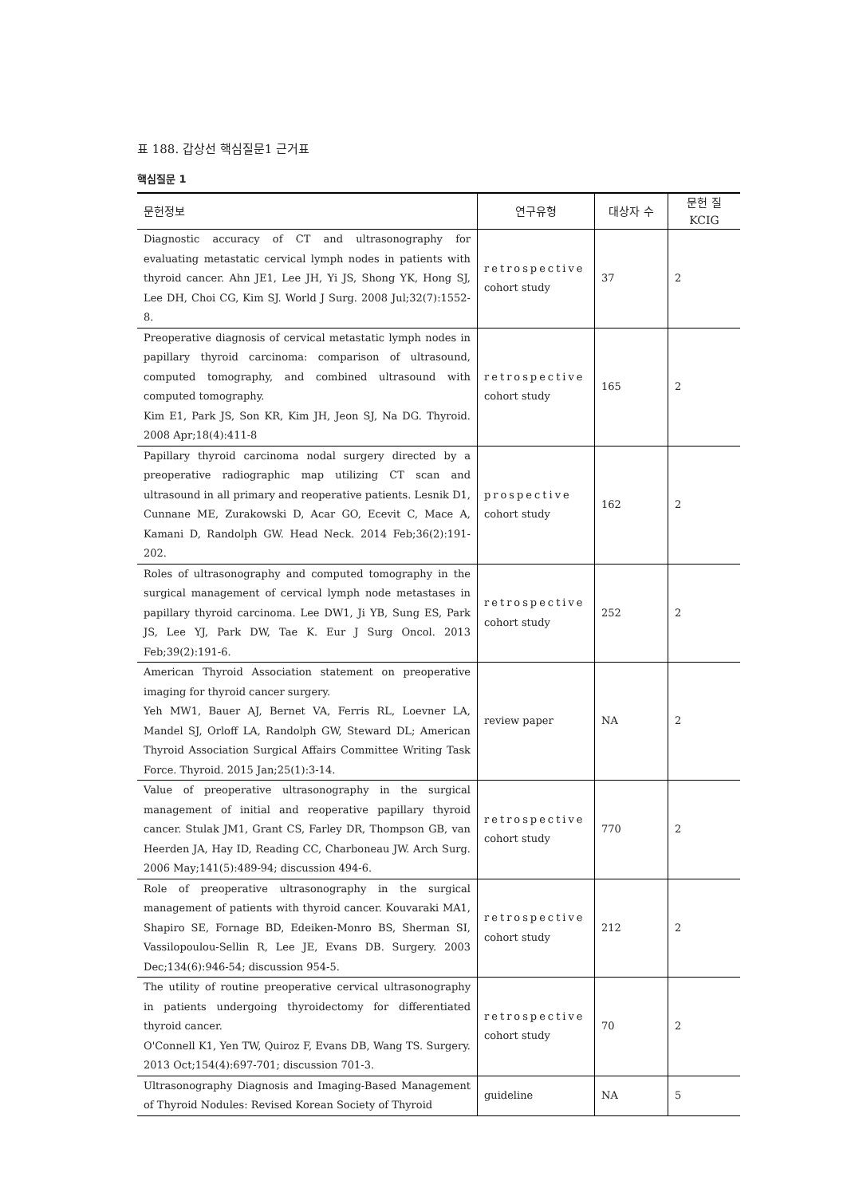표 188. 갑상선 핵심질문1 근거표
핵심질문 1
| 문헌정보 | 연구유형 | 대상자 수 | 문헌 질 KCIG |
| --- | --- | --- | --- |
| Diagnostic accuracy of CT and ultrasonography for evaluating metastatic cervical lymph nodes in patients with thyroid cancer. Ahn JE1, Lee JH, Yi JS, Shong YK, Hong SJ, Lee DH, Choi CG, Kim SJ. World J Surg. 2008 Jul;32(7):1552-8. | retrospective cohort study | 37 | 2 |
| Preoperative diagnosis of cervical metastatic lymph nodes in papillary thyroid carcinoma: comparison of ultrasound, computed tomography, and combined ultrasound with computed tomography. Kim E1, Park JS, Son KR, Kim JH, Jeon SJ, Na DG. Thyroid. 2008 Apr;18(4):411-8 | retrospective cohort study | 165 | 2 |
| Papillary thyroid carcinoma nodal surgery directed by a preoperative radiographic map utilizing CT scan and ultrasound in all primary and reoperative patients. Lesnik D1, Cunnane ME, Zurakowski D, Acar GO, Ecevit C, Mace A, Kamani D, Randolph GW. Head Neck. 2014 Feb;36(2):191-202. | prospective cohort study | 162 | 2 |
| Roles of ultrasonography and computed tomography in the surgical management of cervical lymph node metastases in papillary thyroid carcinoma. Lee DW1, Ji YB, Sung ES, Park JS, Lee YJ, Park DW, Tae K. Eur J Surg Oncol. 2013 Feb;39(2):191-6. | retrospective cohort study | 252 | 2 |
| American Thyroid Association statement on preoperative imaging for thyroid cancer surgery. Yeh MW1, Bauer AJ, Bernet VA, Ferris RL, Loevner LA, Mandel SJ, Orloff LA, Randolph GW, Steward DL; American Thyroid Association Surgical Affairs Committee Writing Task Force. Thyroid. 2015 Jan;25(1):3-14. | review paper | NA | 2 |
| Value of preoperative ultrasonography in the surgical management of initial and reoperative papillary thyroid cancer. Stulak JM1, Grant CS, Farley DR, Thompson GB, van Heerden JA, Hay ID, Reading CC, Charboneau JW. Arch Surg. 2006 May;141(5):489-94; discussion 494-6. | retrospective cohort study | 770 | 2 |
| Role of preoperative ultrasonography in the surgical management of patients with thyroid cancer. Kouvaraki MA1, Shapiro SE, Fornage BD, Edeiken-Monro BS, Sherman SI, Vassilopoulou-Sellin R, Lee JE, Evans DB. Surgery. 2003 Dec;134(6):946-54; discussion 954-5. | retrospective cohort study | 212 | 2 |
| The utility of routine preoperative cervical ultrasonography in patients undergoing thyroidectomy for differentiated thyroid cancer. O'Connell K1, Yen TW, Quiroz F, Evans DB, Wang TS. Surgery. 2013 Oct;154(4):697-701; discussion 701-3. | retrospective cohort study | 70 | 2 |
| Ultrasonography Diagnosis and Imaging-Based Management of Thyroid Nodules: Revised Korean Society of Thyroid | guideline | NA | 5 |